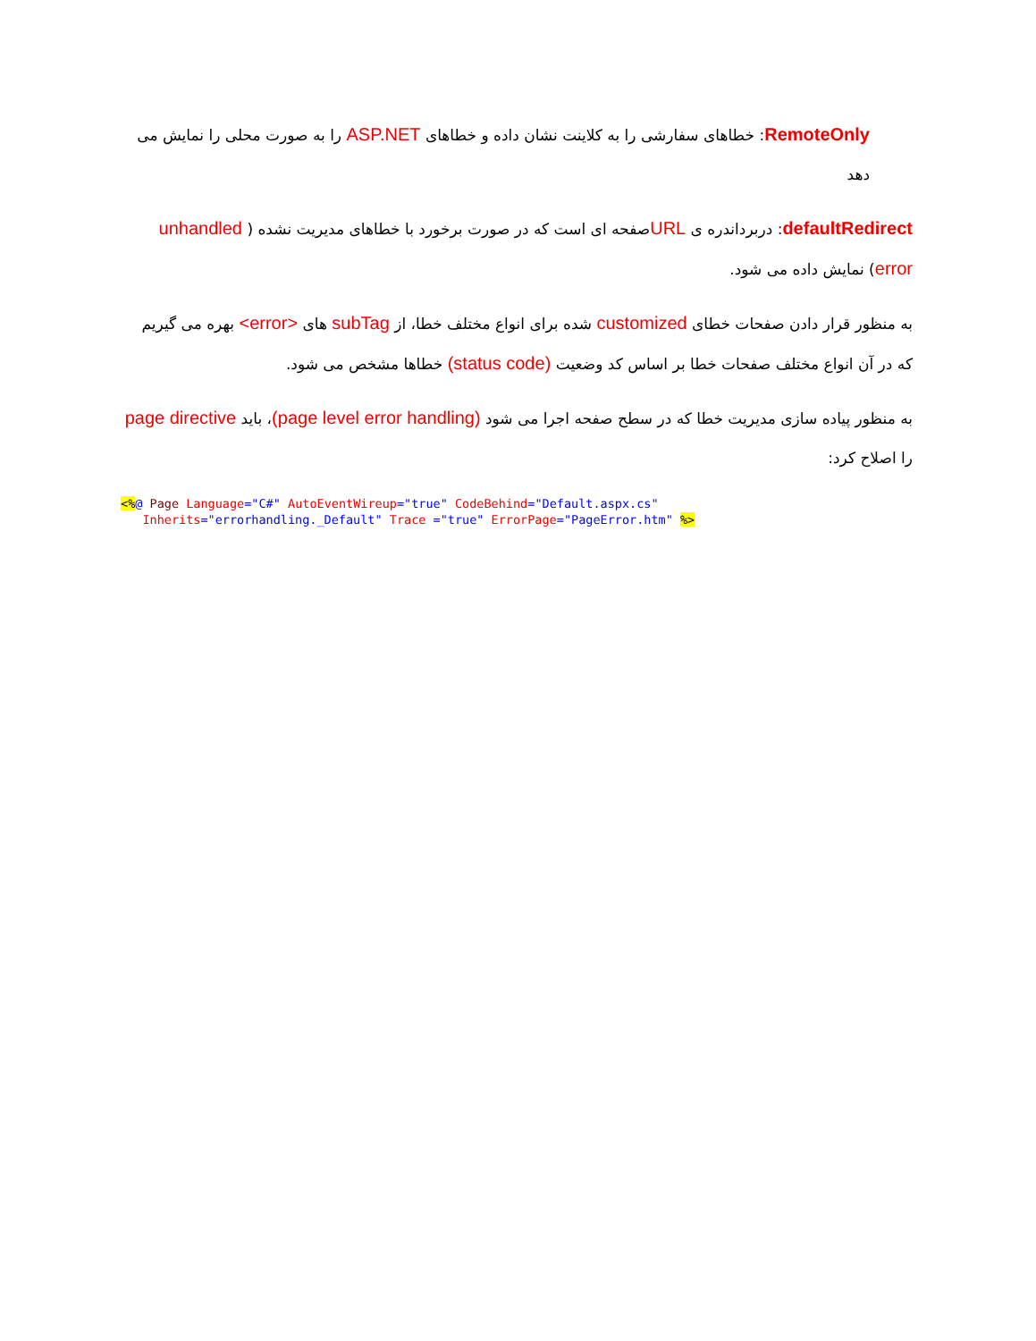RemoteOnly: خطاهای سفارشی را به کلاینت نشان داده و خطاهای ASP.NET را به صورت محلی را نمایش می دهد
defaultRedirect: دربرداندره ی URLصفحه ای است که در صورت برخورد با خطاهای مدیریت نشده ( unhandled error) نمایش داده می شود.
به منظور قرار دادن صفحات خطای customized شده برای انواع مختلف خطا، از subTag های <error> بهره می گیریم که در آن انواع مختلف صفحات خطا بر اساس کد وضعیت (status code) خطاها مشخص می شود.
به منظور پیاده سازی مدیریت خطا که در سطح صفحه اجرا می شود (page level error handling)، باید page directive را اصلاح کرد:
<%@ Page Language="C#" AutoEventWireup="true" CodeBehind="Default.aspx.cs"
   Inherits="errorhandling._Default" Trace ="true" ErrorPage="PageError.htm" %>